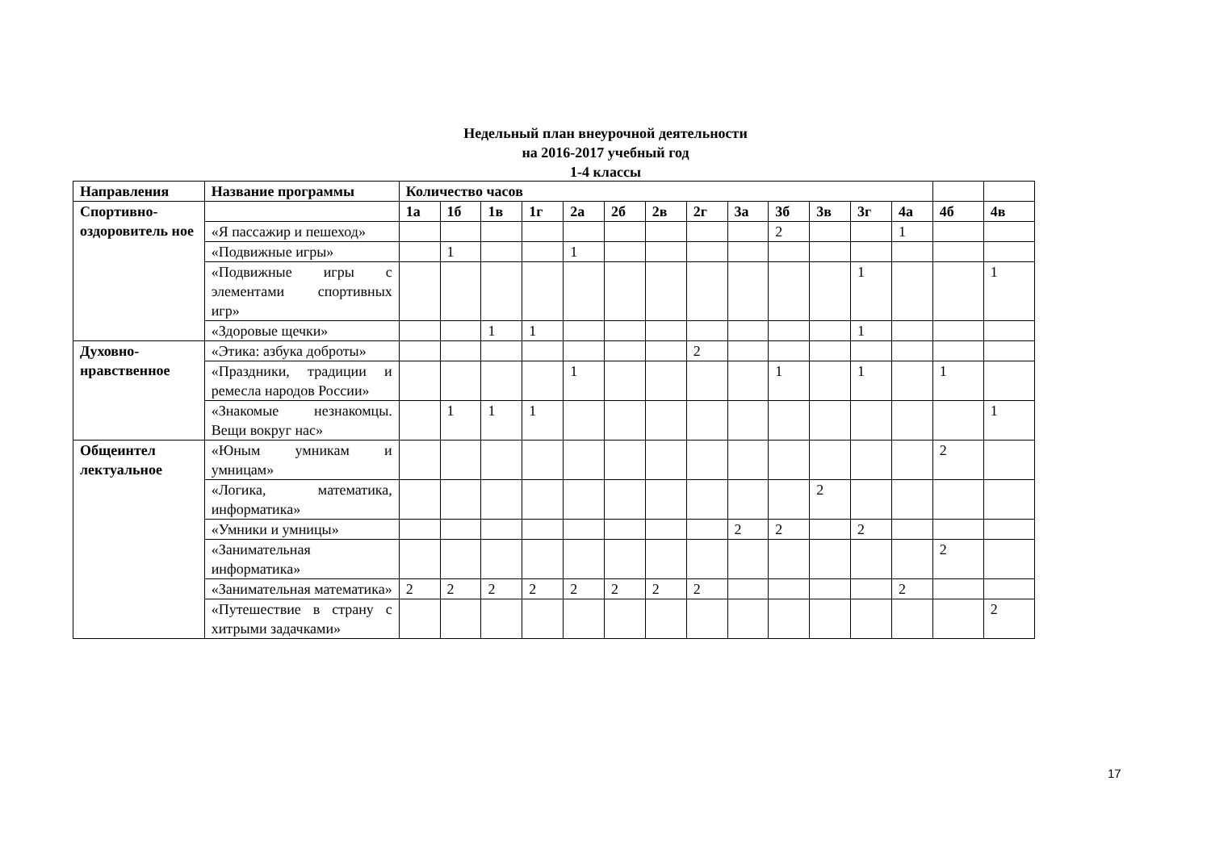Недельный план внеурочной деятельности
на 2016-2017 учебный год
1-4 классы
| Направления | Название программы | Количество часов | | | | | | | | | | | | | | |
| --- | --- | --- | --- | --- | --- | --- | --- | --- | --- | --- | --- | --- | --- | --- | --- | --- |
| Спортивно-оздоровитель ное | | 1а | 1б | 1в | 1г | 2а | 2б | 2в | 2г | 3а | 3б | 3в | 3г | 4а | 4б | 4в |
| | «Я пассажир и пешеход» | | | | | | | | | | 2 | | | 1 | | |
| | «Подвижные игры» | | 1 | | | 1 | | | | | | | | | | |
| | «Подвижные игры с элементами спортивных игр» | | | | | | | | | | | | 1 | | | 1 |
| | «Здоровые щечки» | | | 1 | 1 | | | | | | | | 1 | | | |
| Духовно-нравственное | «Этика: азбука доброты» | | | | | | | | 2 | | | | | | | |
| | «Праздники, традиции и ремесла народов России» | | | | | 1 | | | | | 1 | | 1 | | 1 | |
| | «Знакомые незнакомцы. Вещи вокруг нас» | | 1 | 1 | 1 | | | | | | | | | | | 1 |
| Общеинтел лектуальное | «Юным умникам и умницам» | | | | | | | | | | | | | | 2 | |
| | «Логика, математика, информатика» | | | | | | | | | | | 2 | | | | |
| | «Умники и умницы» | | | | | | | | | 2 | 2 | | 2 | | | |
| | «Занимательная информатика» | | | | | | | | | | | | | | 2 | |
| | «Занимательная математика» | 2 | 2 | 2 | 2 | 2 | 2 | 2 | 2 | | | | | 2 | | |
| | «Путешествие в страну с хитрыми задачками» | | | | | | | | | | | | | | | 2 |
17